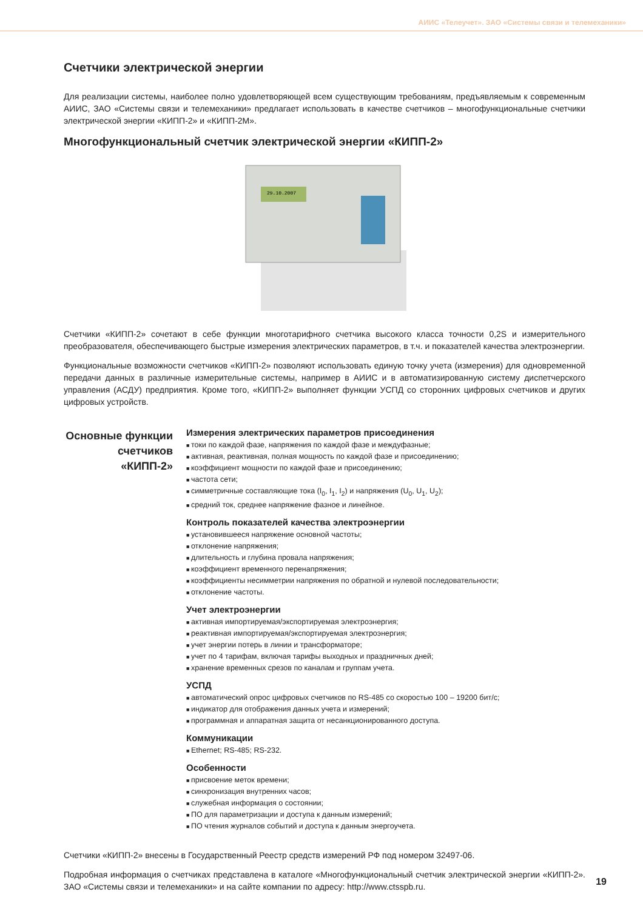АИИС «Телеучет». ЗАО «Системы связи и телемеханики»
Счетчики электрической энергии
Для реализации системы, наиболее полно удовлетворяющей всем существующим требованиям, предъявляемым к современным АИИС, ЗАО «Системы связи и телемеханики» предлагает использовать в качестве счетчиков – многофункциональные счетчики электрической энергии «КИПП-2» и «КИПП-2М».
Многофункциональный счетчик электрической энергии «КИПП-2»
29.10.2007
Счетчики «КИПП-2» сочетают в себе функции многотарифного счетчика высокого класса точности 0,2S и измерительного преобразователя, обеспечивающего быстрые измерения электрических параметров, в т.ч. и показателей качества электроэнергии.
Функциональные возможности счетчиков «КИПП-2» позволяют использовать единую точку учета (измерения) для одновременной передачи данных в различные измерительные системы, например в АИИС и в автоматизированную систему диспетчерского управления (АСДУ) предприятия. Кроме того, «КИПП-2» выполняет функции УСПД со сторонних цифровых счетчиков и других цифровых устройств.
Основные функции счетчиков «КИПП-2»
Измерения электрических параметров присоединения
токи по каждой фазе, напряжения по каждой фазе и междуфазные;
активная, реактивная, полная мощность по каждой фазе и присоединению;
коэффициент мощности по каждой фазе и присоединению;
частота сети;
симметричные составляющие тока (I<sub>0</sub>, I<sub>1</sub>, I<sub>2</sub>) и напряжения (U<sub>0</sub>, U<sub>1</sub>, U<sub>2</sub>);
средний ток, среднее напряжение фазное и линейное.
Контроль показателей качества электроэнергии
установившееся напряжение основной частоты;
отклонение напряжения;
длительность и глубина провала напряжения;
коэффициент временного перенапряжения;
коэффициенты несимметрии напряжения по обратной и нулевой последовательности;
отклонение частоты.
Учет электроэнергии
активная импортируемая/экспортируемая электроэнергия;
реактивная импортируемая/экспортируемая электроэнергия;
учет энергии потерь в линии и трансформаторе;
учет по 4 тарифам, включая тарифы выходных и праздничных дней;
хранение временных срезов по каналам и группам учета.
УСПД
автоматический опрос цифровых счетчиков по RS-485 со скоростью 100 – 19200 бит/с;
индикатор для отображения данных учета и измерений;
программная и аппаратная защита от несанкционированного доступа.
Коммуникации
Ethernet; RS-485; RS-232.
Особенности
присвоение меток времени;
синхронизация внутренних часов;
служебная информация о состоянии;
ПО для параметризации и доступа к данным измерений;
ПО чтения журналов событий и доступа к данным энергоучета.
Счетчики «КИПП-2» внесены в Государственный Реестр средств измерений РФ под номером 32497-06.
Подробная информация о счетчиках представлена в каталоге «Многофункциональный счетчик электрической энергии «КИПП-2». ЗАО «Системы связи и телемеханики» и на сайте компании по адресу: http://www.ctsspb.ru.
19